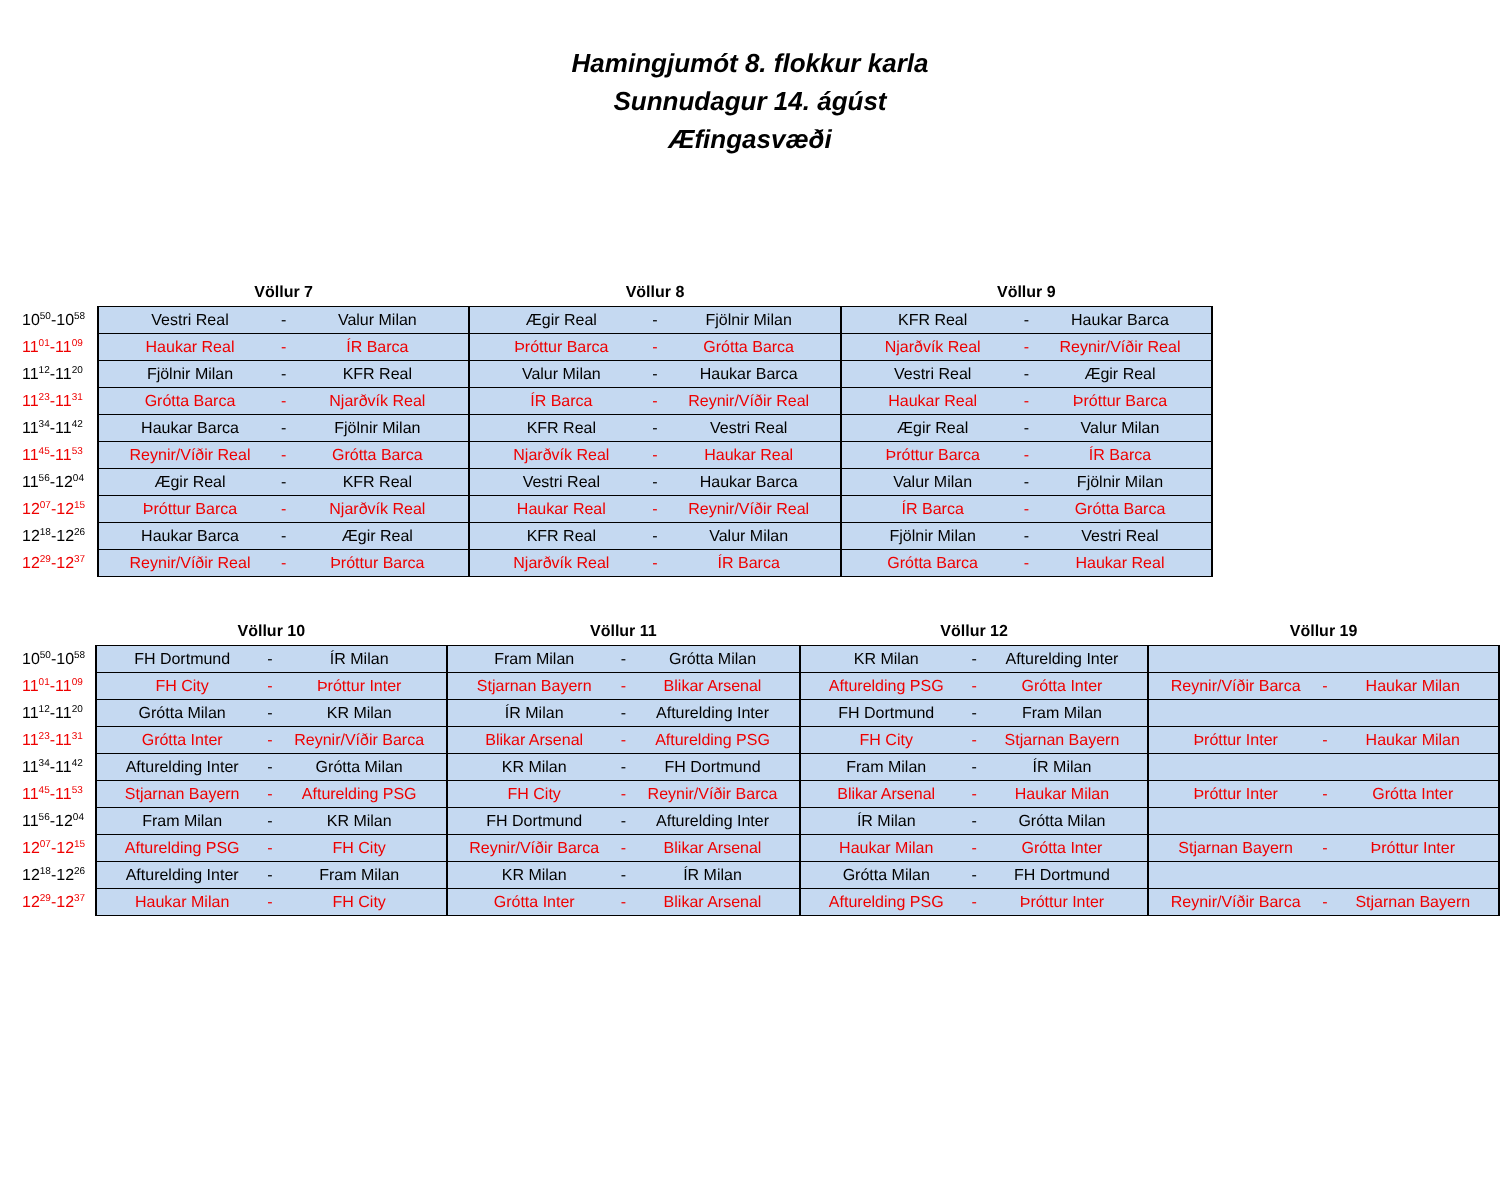Hamingjumót 8. flokkur karla
Sunnudagur 14. ágúst
Æfingasvæði
| | Völlur 7 | | | Völlur 8 | | | Völlur 9 | | |
| --- | --- | --- | --- | --- | --- | --- | --- | --- | --- |
| 10<sup>50</sup>-10<sup>58</sup> | Vestri Real | - | Valur Milan | Ægir Real | - | Fjölnir Milan | KFR Real | - | Haukar Barca |
| 11<sup>01</sup>-11<sup>09</sup> | Haukar Real | - | ÍR Barca | Þróttur Barca | - | Grótta Barca | Njarðvík Real | - | Reynir/Víðir Real |
| 11<sup>12</sup>-11<sup>20</sup> | Fjölnir Milan | - | KFR Real | Valur Milan | - | Haukar Barca | Vestri Real | - | Ægir Real |
| 11<sup>23</sup>-11<sup>31</sup> | Grótta Barca | - | Njarðvík Real | ÍR Barca | - | Reynir/Víðir Real | Haukar Real | - | Þróttur Barca |
| 11<sup>34</sup>-11<sup>42</sup> | Haukar Barca | - | Fjölnir Milan | KFR Real | - | Vestri Real | Ægir Real | - | Valur Milan |
| 11<sup>45</sup>-11<sup>53</sup> | Reynir/Víðir Real | - | Grótta Barca | Njarðvík Real | - | Haukar Real | Þróttur Barca | - | ÍR Barca |
| 11<sup>56</sup>-12<sup>04</sup> | Ægir Real | - | KFR Real | Vestri Real | - | Haukar Barca | Valur Milan | - | Fjölnir Milan |
| 12<sup>07</sup>-12<sup>15</sup> | Þróttur Barca | - | Njarðvík Real | Haukar Real | - | Reynir/Víðir Real | ÍR Barca | - | Grótta Barca |
| 12<sup>18</sup>-12<sup>26</sup> | Haukar Barca | - | Ægir Real | KFR Real | - | Valur Milan | Fjölnir Milan | - | Vestri Real |
| 12<sup>29</sup>-12<sup>37</sup> | Reynir/Víðir Real | - | Þróttur Barca | Njarðvík Real | - | ÍR Barca | Grótta Barca | - | Haukar Real |
| | Völlur 10 | | | Völlur 11 | | | Völlur 12 | | | Völlur 19 | | |
| --- | --- | --- | --- | --- | --- | --- | --- | --- | --- | --- | --- | --- |
| 10<sup>50</sup>-10<sup>58</sup> | FH Dortmund | - | ÍR Milan | Fram Milan | - | Grótta Milan | KR Milan | - | Afturelding Inter | | | |
| 11<sup>01</sup>-11<sup>09</sup> | FH City | - | Þróttur Inter | Stjarnan Bayern | - | Blikar Arsenal | Afturelding PSG | - | Grótta Inter | Reynir/Víðir Barca | - | Haukar Milan |
| 11<sup>12</sup>-11<sup>20</sup> | Grótta Milan | - | KR Milan | ÍR Milan | - | Afturelding Inter | FH Dortmund | - | Fram Milan | | | |
| 11<sup>23</sup>-11<sup>31</sup> | Grótta Inter | - | Reynir/Víðir Barca | Blikar Arsenal | - | Afturelding PSG | FH City | - | Stjarnan Bayern | Þróttur Inter | - | Haukar Milan |
| 11<sup>34</sup>-11<sup>42</sup> | Afturelding Inter | - | Grótta Milan | KR Milan | - | FH Dortmund | Fram Milan | - | ÍR Milan | | | |
| 11<sup>45</sup>-11<sup>53</sup> | Stjarnan Bayern | - | Afturelding PSG | FH City | - | Reynir/Víðir Barca | Blikar Arsenal | - | Haukar Milan | Þróttur Inter | - | Grótta Inter |
| 11<sup>56</sup>-12<sup>04</sup> | Fram Milan | - | KR Milan | FH Dortmund | - | Afturelding Inter | ÍR Milan | - | Grótta Milan | | | |
| 12<sup>07</sup>-12<sup>15</sup> | Afturelding PSG | - | FH City | Reynir/Víðir Barca | - | Blikar Arsenal | Haukar Milan | - | Grótta Inter | Stjarnan Bayern | - | Þróttur Inter |
| 12<sup>18</sup>-12<sup>26</sup> | Afturelding Inter | - | Fram Milan | KR Milan | - | ÍR Milan | Grótta Milan | - | FH Dortmund | | | |
| 12<sup>29</sup>-12<sup>37</sup> | Haukar Milan | - | FH City | Grótta Inter | - | Blikar Arsenal | Afturelding PSG | - | Þróttur Inter | Reynir/Víðir Barca | - | Stjarnan Bayern |